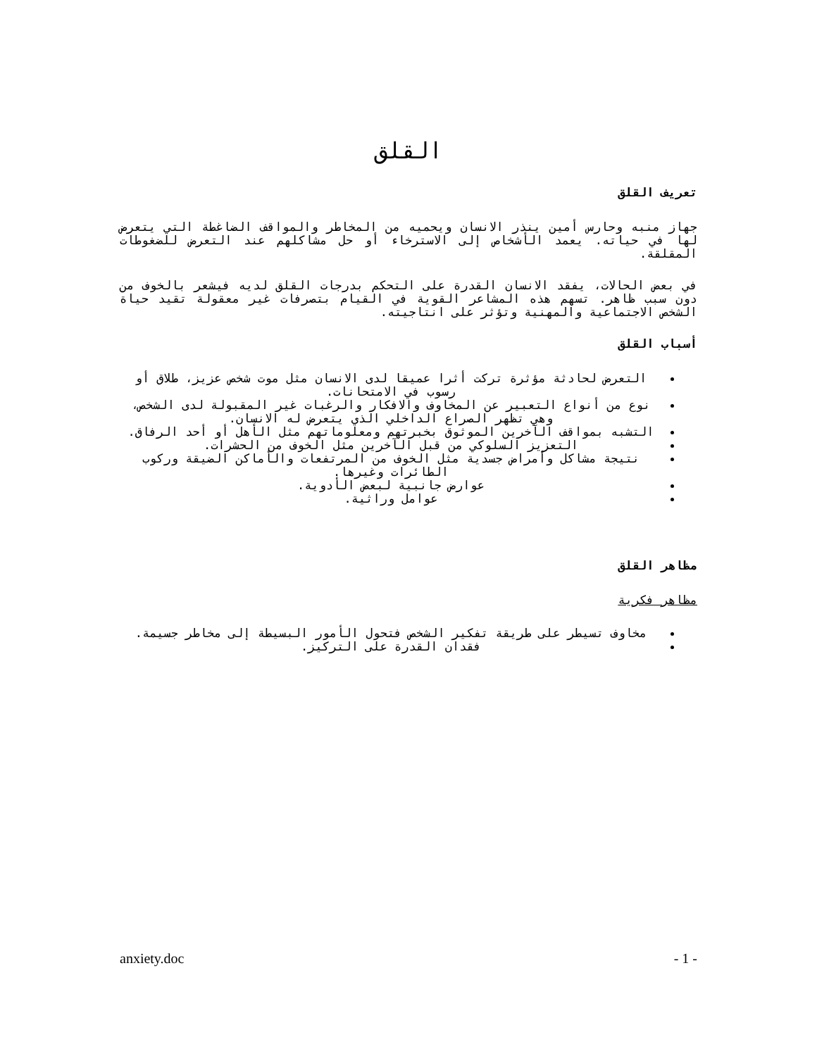القلق
تعريف القلق
جهاز منبه وحارس أمين ينذر الانسان ويحميه من المخاطر والمواقف الضاغطة التي يتعرض لها في حياته. يعمد الأشخاص إلى الاسترخاء أو حل مشاكلهم عند التعرض للضغوطات المقلقة.
في بعض الحالات، يفقد الانسان القدرة على التحكم بدرجات القلق لديه فيشعر بالخوف من دون سبب ظاهر. تسهم هذه المشاعر القوية في القيام بتصرفات غير معقولة تقيد حياة الشخص الاجتماعية والمهنية وتؤثر على انتاجيته.
أسباب القلق
التعرض لحادثة مؤثرة تركت أثرا عميقا لدى الانسان مثل موت شخص عزيز، طلاق أو رسوب في الامتحانات.
نوع من أنواع التعبير عن المخاوف والافكار والرغبات غير المقبولة لدى الشخص، وهي تظهر الصراع الداخلي الذي يتعرض له الانسان.
التشبه بمواقف الآخرين الموثوق بخبرتهم ومعلوماتهم مثل الأهل أو أحد الرفاق.
التعزيز السلوكي من قبل الآخرين مثل الخوف من الحشرات.
نتيجة مشاكل وأمراض جسدية مثل الخوف من المرتفعات والأماكن الضيقة وركوب الطائرات وغيرها.
عوارض جانبية لبعض الأدوية.
عوامل وراثية.
مظاهر القلق
مظاهر فكرية
مخاوف تسيطر على طريقة تفكير الشخص فتحول الأمور البسيطة إلى مخاطر جسيمة.
فقدان القدرة على التركيز.
anxiety.doc - 1 -